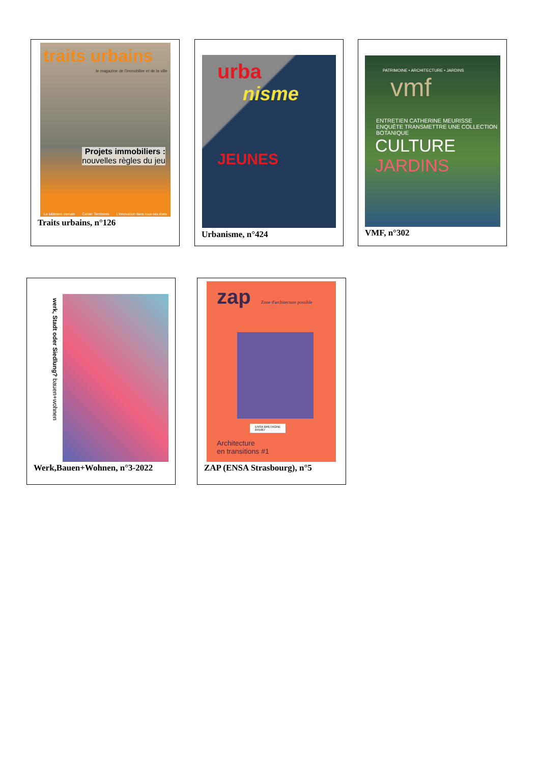traits urbains
le magazine de l'immobilier et de la ville
Projets immobiliers :
nouvelles règles du jeu
Le bâtiment demain Cahier Territoires L'innovation dans tous ses états
Traits urbains, n°126
urba
nisme
JEUNES
Urbanisme, n°424
PATRIMOINE • ARCHITECTURE • JARDINS
vmf
ENTRETIEN CATHERINE MEURISSE
ENQUÊTE TRANSMETTRE UNE COLLECTION BOTANIQUE
CULTURE JARDINS
VMF, n°302
werk, Stadt oder Siedlung? bauen+wohnen
Werk,Bauen+Wohnen, n°3-2022
zap
Zone d'architecture possible
ENSA BRETAGNE
045487
Architecture
en transitions #1
ZAP (ENSA Strasbourg), n°5